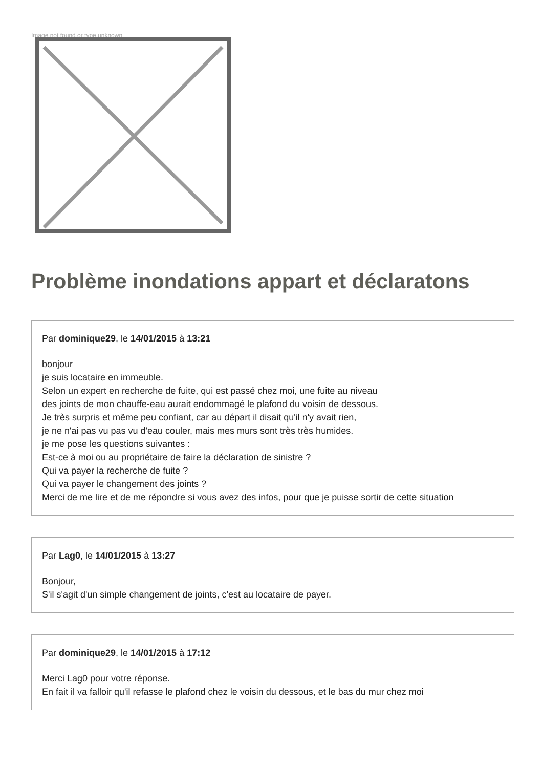Image not found or type unknown
Problème inondations appart et déclaratons
Par dominique29, le 14/01/2015 à 13:21
bonjour
je suis locataire en immeuble.
Selon un expert en recherche de fuite, qui est passé chez moi, une fuite au niveau
des joints de mon chauffe-eau aurait endommagé le plafond du voisin de dessous.
Je très surpris et même peu confiant, car au départ il disait qu'il n'y avait rien,
je ne n'ai pas vu pas vu d'eau couler, mais mes murs sont très très humides.
je me pose les questions suivantes :
Est-ce à moi ou au propriétaire de faire la déclaration de sinistre ?
Qui va payer la recherche de fuite ?
Qui va payer le changement des joints ?
Merci de me lire et de me répondre si vous avez des infos, pour que je puisse sortir de cette situation
Par Lag0, le 14/01/2015 à 13:27
Bonjour,
S'il s'agit d'un simple changement de joints, c'est au locataire de payer.
Par dominique29, le 14/01/2015 à 17:12
Merci Lag0 pour votre réponse.
En fait il va falloir qu'il refasse le plafond chez le voisin du dessous, et le bas du mur chez moi